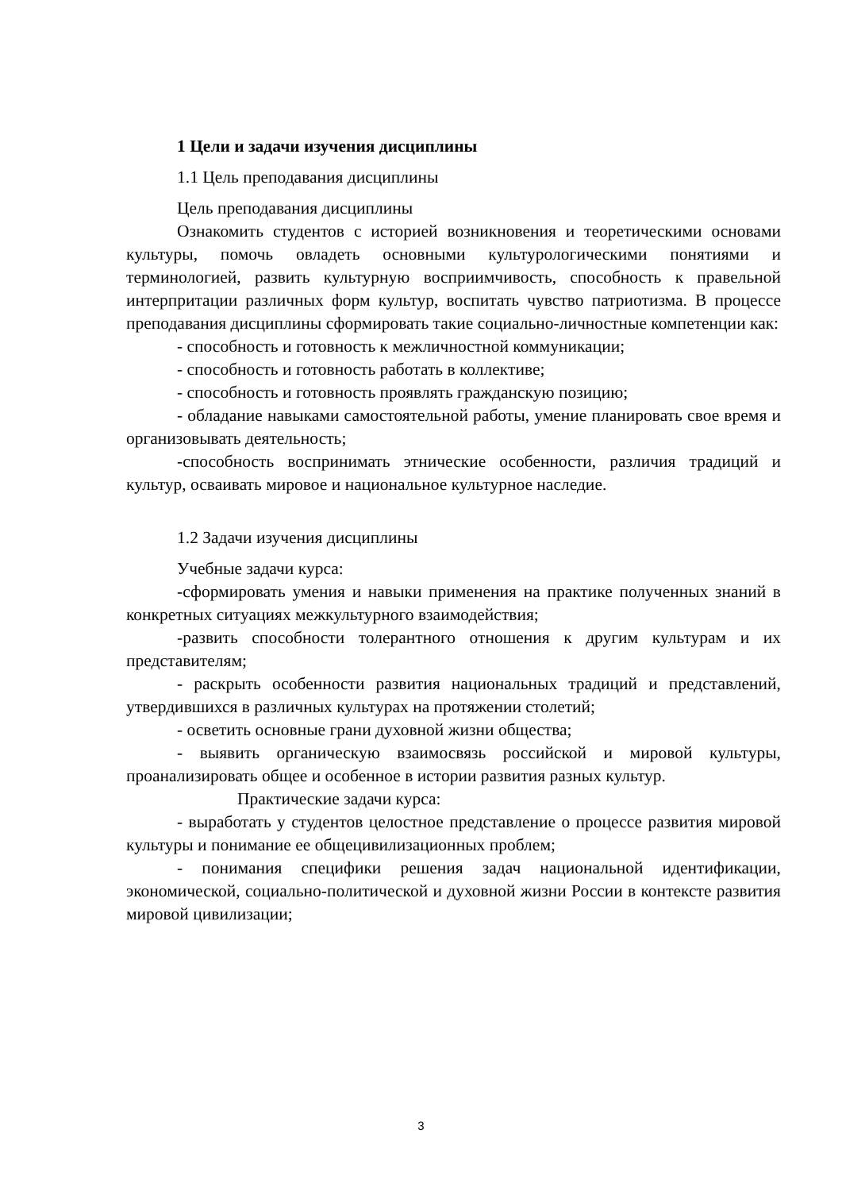1 Цели и задачи изучения дисциплины
1.1 Цель преподавания дисциплины
Цель преподавания дисциплины
Ознакомить студентов с историей возникновения и теоретическими основами культуры, помочь овладеть основными культурологическими понятиями и терминологией, развить культурную восприимчивость, способность к правельной интерпритации различных форм культур, воспитать чувство патриотизма. В процессе преподавания дисциплины сформировать такие социально-личностные компетенции как:
- способность и готовность к межличностной коммуникации;
- способность и готовность работать в коллективе;
- способность и готовность проявлять гражданскую позицию;
- обладание навыками самостоятельной работы, умение планировать свое время и организовывать деятельность;
-способность воспринимать этнические особенности, различия традиций и культур, осваивать мировое и национальное культурное наследие.
1.2 Задачи изучения дисциплины
Учебные задачи курса:
-сформировать умения и навыки применения на практике полученных знаний в конкретных ситуациях межкультурного взаимодействия;
-развить способности толерантного отношения к другим культурам и их представителям;
- раскрыть особенности развития национальных традиций и представлений, утвердившихся в различных культурах на протяжении столетий;
- осветить основные грани духовной жизни общества;
- выявить органическую взаимосвязь российской и мировой культуры, проанализировать общее и особенное в истории развития разных культур.
Практические задачи курса:
- выработать у студентов целостное представление о процессе развития мировой культуры и понимание ее общецивилизационных проблем;
- понимания специфики решения задач национальной идентификации, экономической, социально-политической и духовной жизни России в контексте развития мировой цивилизации;
3